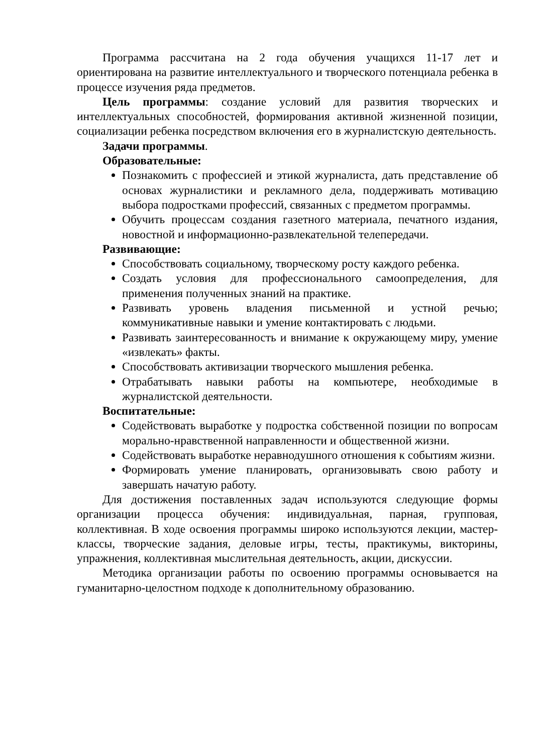Программа рассчитана на 2 года обучения учащихся 11-17 лет и ориентирована на развитие интеллектуального и творческого потенциала ребенка в процессе изучения ряда предметов.
Цель программы: создание условий для развития творческих и интеллектуальных способностей, формирования активной жизненной позиции, социализации ребенка посредством включения его в журналистскую деятельность.
Задачи программы.
Образовательные:
Познакомить с профессией и этикой журналиста, дать представление об основах журналистики и рекламного дела, поддерживать мотивацию выбора подростками профессий, связанных с предметом программы.
Обучить процессам создания газетного материала, печатного издания, новостной и информационно-развлекательной телепередачи.
Развивающие:
Способствовать социальному, творческому росту каждого ребенка.
Создать условия для профессионального самоопределения, для применения полученных знаний на практике.
Развивать уровень владения письменной и устной речью; коммуникативные навыки и умение контактировать с людьми.
Развивать заинтересованность и внимание к окружающему миру, умение «извлекать» факты.
Способствовать активизации творческого мышления ребенка.
Отрабатывать навыки работы на компьютере, необходимые в журналистской деятельности.
Воспитательные:
Содействовать выработке у подростка собственной позиции по вопросам морально-нравственной направленности и общественной жизни.
Содействовать выработке неравнодушного отношения к событиям жизни.
Формировать умение планировать, организовывать свою работу и завершать начатую работу.
Для достижения поставленных задач используются следующие формы организации процесса обучения: индивидуальная, парная, групповая, коллективная. В ходе освоения программы широко используются лекции, мастер-классы, творческие задания, деловые игры, тесты, практикумы, викторины, упражнения, коллективная мыслительная деятельность, акции, дискуссии.
Методика организации работы по освоению программы основывается на гуманитарно-целостном подходе к дополнительному образованию.